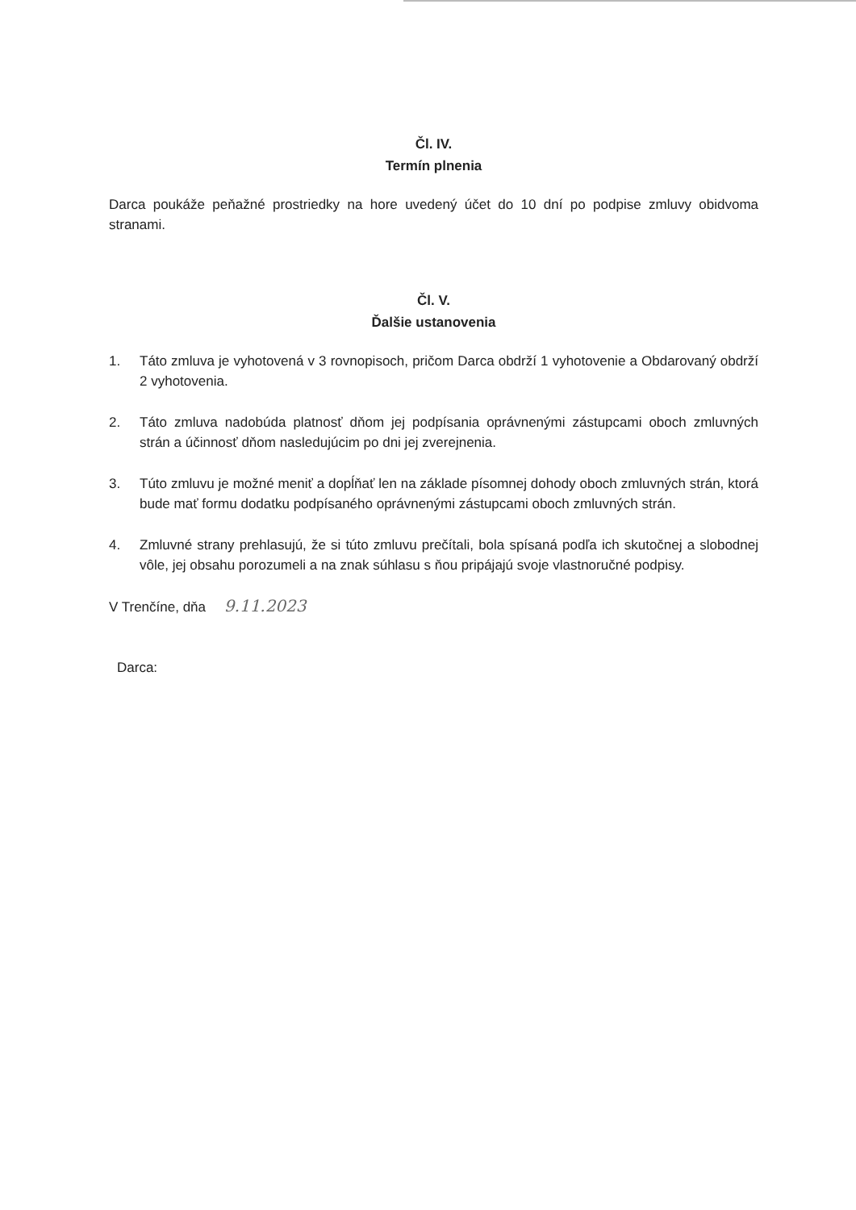Čl. IV.
Termín plnenia
Darca poukáže peňažné prostriedky na hore uvedený účet do 10 dní po podpise zmluvy obidvoma stranami.
Čl. V.
Ďalšie ustanovenia
1. Táto zmluva je vyhotovená v 3 rovnopisoch, pričom Darca obdrží 1 vyhotovenie a Obdarovaný obdrží 2 vyhotovenia.
2. Táto zmluva nadobúda platnosť dňom jej podpísania oprávnenými zástupcami oboch zmluvných strán a účinnosť dňom nasledujúcim po dni jej zverejnenia.
3. Túto zmluvu je možné meniť a dopĺňať len na základe písomnej dohody oboch zmluvných strán, ktorá bude mať formu dodatku podpísaného oprávnenými zástupcami oboch zmluvných strán.
4. Zmluvné strany prehlasujú, že si túto zmluvu prečítali, bola spísaná podľa ich skutočnej a slobodnej vôle, jej obsahu porozumeli a na znak súhlasu s ňou pripájajú svoje vlastnoručné podpisy.
V Trenčíne, dňa 9.11.2023
Darca: